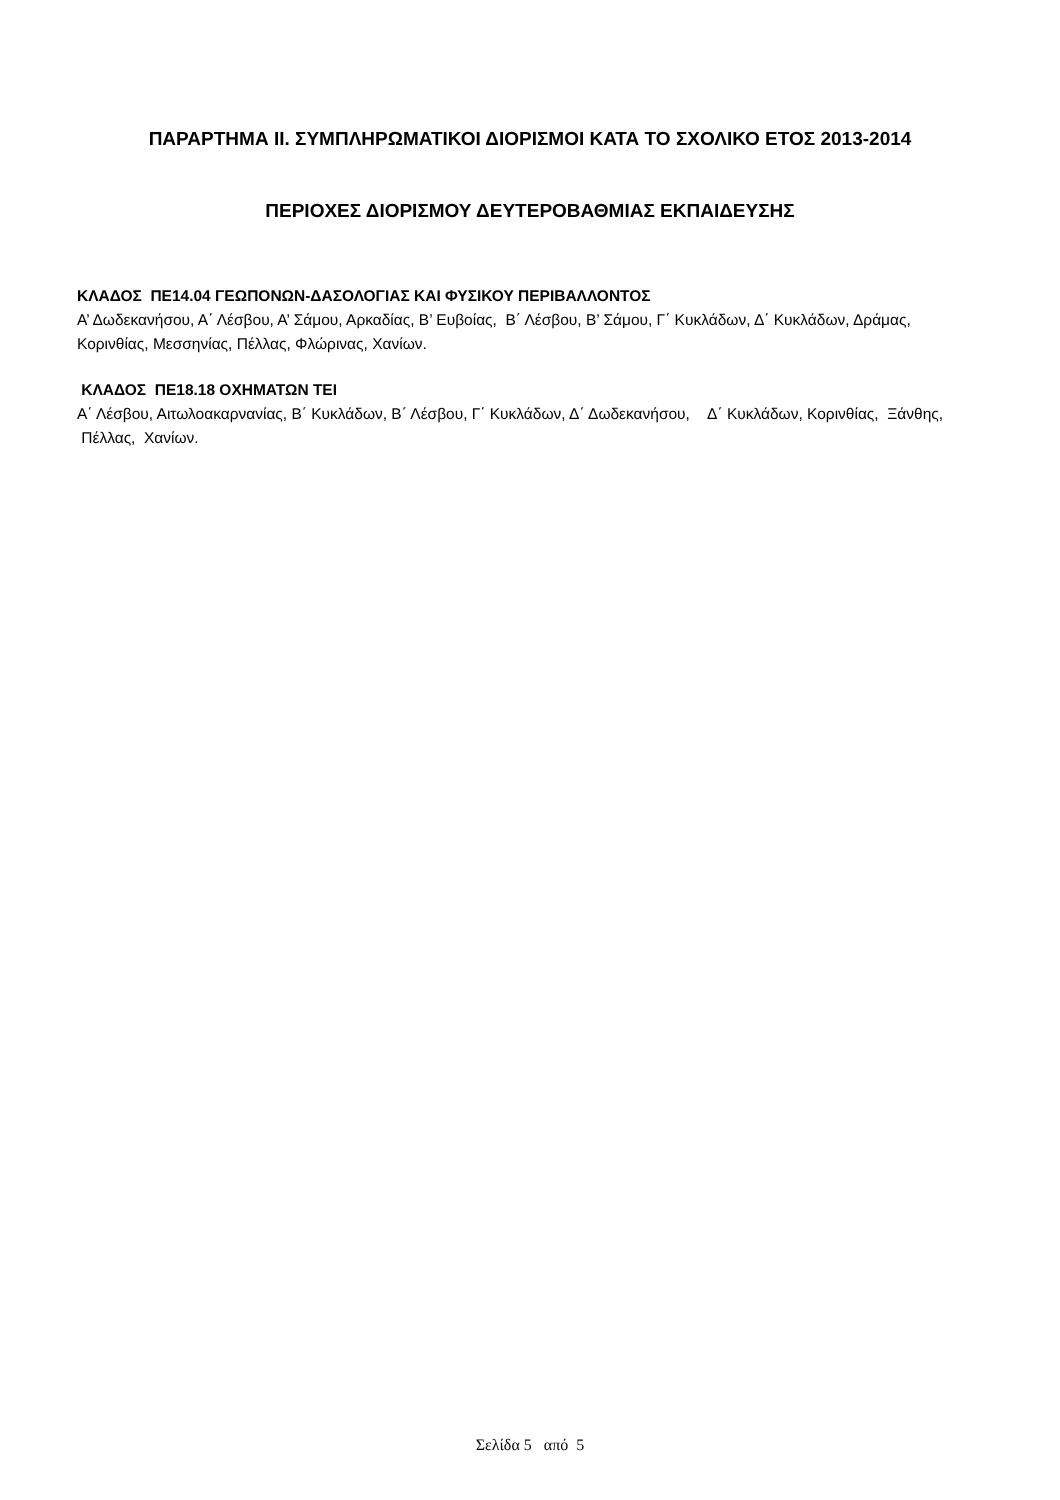ΠΑΡΑΡΤΗΜΑ ΙΙ. ΣΥΜΠΛΗΡΩΜΑΤΙΚΟΙ ΔΙΟΡΙΣΜΟΙ ΚΑΤΑ ΤΟ ΣΧΟΛΙΚΟ ΕΤΟΣ 2013-2014
ΠΕΡΙΟΧΕΣ ΔΙΟΡΙΣΜΟΥ ΔΕΥΤΕΡΟΒΑΘΜΙΑΣ ΕΚΠΑΙΔΕΥΣΗΣ
ΚΛΑΔΟΣ ΠΕ14.04 ΓΕΩΠΟΝΩΝ-ΔΑΣΟΛΟΓΙΑΣ ΚΑΙ ΦΥΣΙΚΟΥ ΠΕΡΙΒΑΛΛΟΝΤΟΣ
Α’ Δωδεκανήσου, Α΄ Λέσβου, Α’ Σάμου, Αρκαδίας, Β’ Ευβοίας, Β΄ Λέσβου, Β’ Σάμου, Γ΄ Κυκλάδων, Δ΄ Κυκλάδων, Δράμας, Κορινθίας, Μεσσηνίας, Πέλλας, Φλώρινας, Χανίων.
ΚΛΑΔΟΣ ΠΕ18.18 ΟΧΗΜΑΤΩΝ ΤΕΙ
Α΄ Λέσβου, Αιτωλοακαρνανίας, Β΄ Κυκλάδων, Β΄ Λέσβου, Γ΄ Κυκλάδων, Δ΄ Δωδεκανήσου, Δ΄ Κυκλάδων, Κορινθίας, Ξάνθης, Πέλλας, Χανίων.
Σελίδα 5 από 5